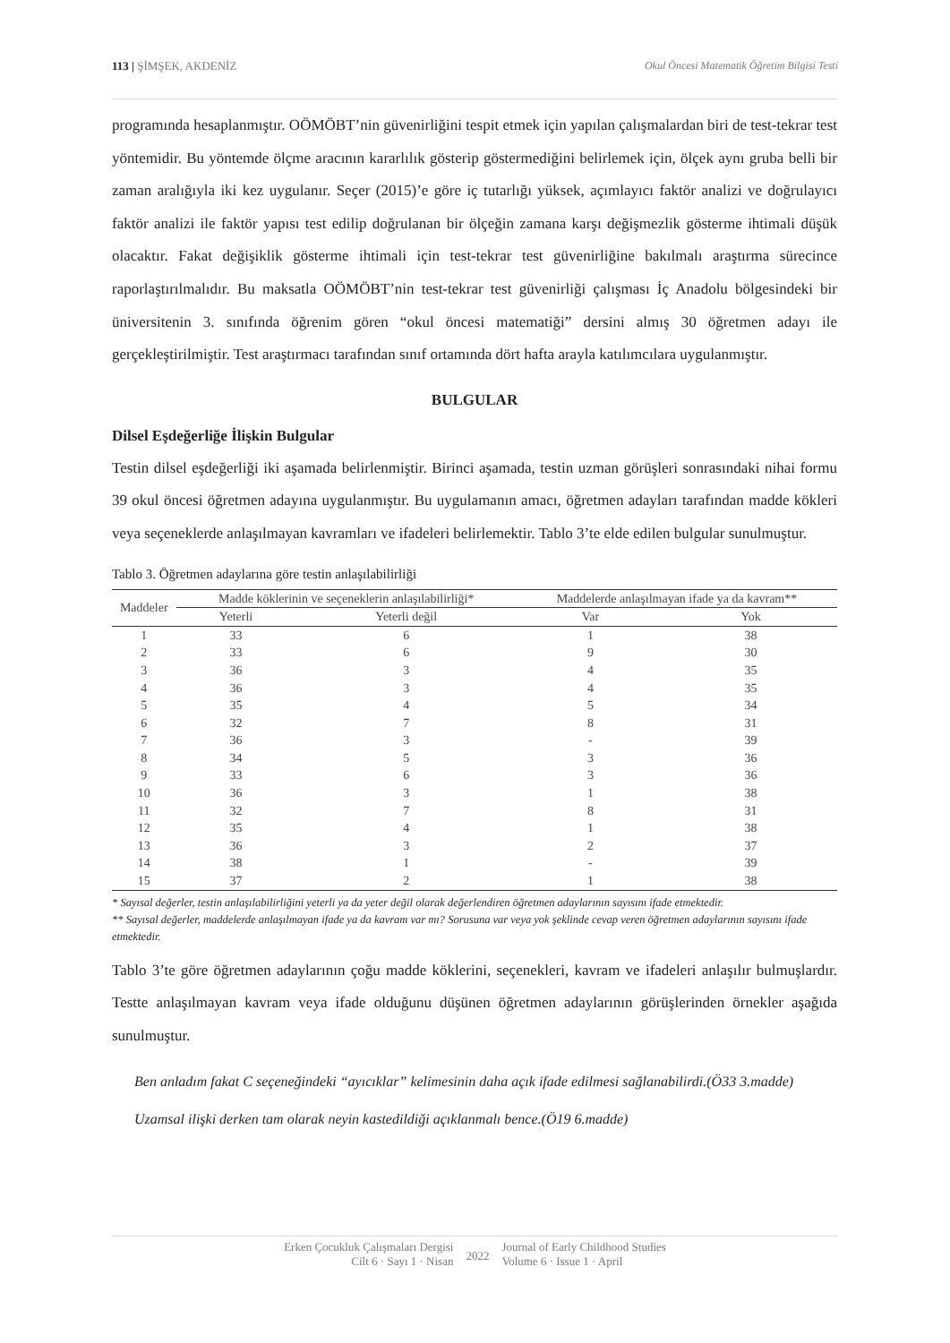113 | ŞİMŞEK, AKDENİZ Okul Öncesi Matematik Öğretim Bilgisi Testi
programında hesaplanmıştır. OÖMÖBT’nin güvenirliğini tespit etmek için yapılan çalışmalardan biri de test-tekrar test yöntemidir. Bu yöntemde ölçme aracının kararlılık gösterip göstermediğini belirlemek için, ölçek aynı gruba belli bir zaman aralığıyla iki kez uygulanır. Seçer (2015)’e göre iç tutarlığı yüksek, açımlayıcı faktör analizi ve doğrulayıcı faktör analizi ile faktör yapısı test edilip doğrulanan bir ölçeğin zamana karşı değişmezlik gösterme ihtimali düşük olacaktır. Fakat değişiklik gösterme ihtimali için test-tekrar test güvenirliğine bakılmalı araştırma sürecince raporlaştırılmalıdır. Bu maksatla OÖMÖBT’nin test-tekrar test güvenirliği çalışması İç Anadolu bölgesindeki bir üniversitenin 3. sınıfında öğrenim gören “okul öncesi matematiği” dersini almış 30 öğretmen adayı ile gerçekleştirilmiştir. Test araştırmacı tarafından sınıf ortamında dört hafta arayla katılımcılara uygulanmıştır.
BULGULAR
Dilsel Eşdeğerliğe İlişkin Bulgular
Testin dilsel eşdeğerliği iki aşamada belirlenmiştir. Birinci aşamada, testin uzman görüşleri sonrasındaki nihai formu 39 okul öncesi öğretmen adayına uygulanmıştır. Bu uygulamanın amacı, öğretmen adayları tarafından madde kökleri veya seçeneklerde anlaşılmayan kavramları ve ifadeleri belirlemektir. Tablo 3’te elde edilen bulgular sunulmuştur.
Tablo 3. Öğretmen adaylarına göre testin anlaşılabilirliği
| Maddeler | Madde köklerinin ve seçeneklerin anlaşılabilirliği* | | Maddelerde anlaşılmayan ifade ya da kavram** | |
| --- | --- | --- | --- | --- |
| | Yeterli | Yeterli değil | Var | Yok |
| 1 | 33 | 6 | 1 | 38 |
| 2 | 33 | 6 | 9 | 30 |
| 3 | 36 | 3 | 4 | 35 |
| 4 | 36 | 3 | 4 | 35 |
| 5 | 35 | 4 | 5 | 34 |
| 6 | 32 | 7 | 8 | 31 |
| 7 | 36 | 3 | - | 39 |
| 8 | 34 | 5 | 3 | 36 |
| 9 | 33 | 6 | 3 | 36 |
| 10 | 36 | 3 | 1 | 38 |
| 11 | 32 | 7 | 8 | 31 |
| 12 | 35 | 4 | 1 | 38 |
| 13 | 36 | 3 | 2 | 37 |
| 14 | 38 | 1 | - | 39 |
| 15 | 37 | 2 | 1 | 38 |
* Sayısal değerler, testin anlaşılabilirliğini yeterli ya da yeter değil olarak değerlendiren öğretmen adaylarının sayısını ifade etmektedir.
** Sayısal değerler, maddelerde anlaşılmayan ifade ya da kavram var mı? Sorusuna var veya yok şeklinde cevap veren öğretmen adaylarının sayısını ifade etmektedir.
Tablo 3’te göre öğretmen adaylarının çoğu madde köklerini, seçenekleri, kavram ve ifadeleri anlaşılır bulmuşlardır. Testte anlaşılmayan kavram veya ifade olduğunu düşünen öğretmen adaylarının görüşlerinden örnekler aşağıda sunulmuştur.
Ben anladım fakat C seçeneğindeki “ayıcıklar” kelimesinin daha açık ifade edilmesi sağlanabilirdi.(Ö33 3.madde)
Uzamsal ilişki derken tam olarak neyin kastedildiği açıklanmalı bence.(Ö19 6.madde)
Erken Çocukluk Çalışmaları Dergisi
Cilt 6 · Sayı 1 · Nisan
2022
Journal of Early Childhood Studies
Volume 6 · Issue 1 · April